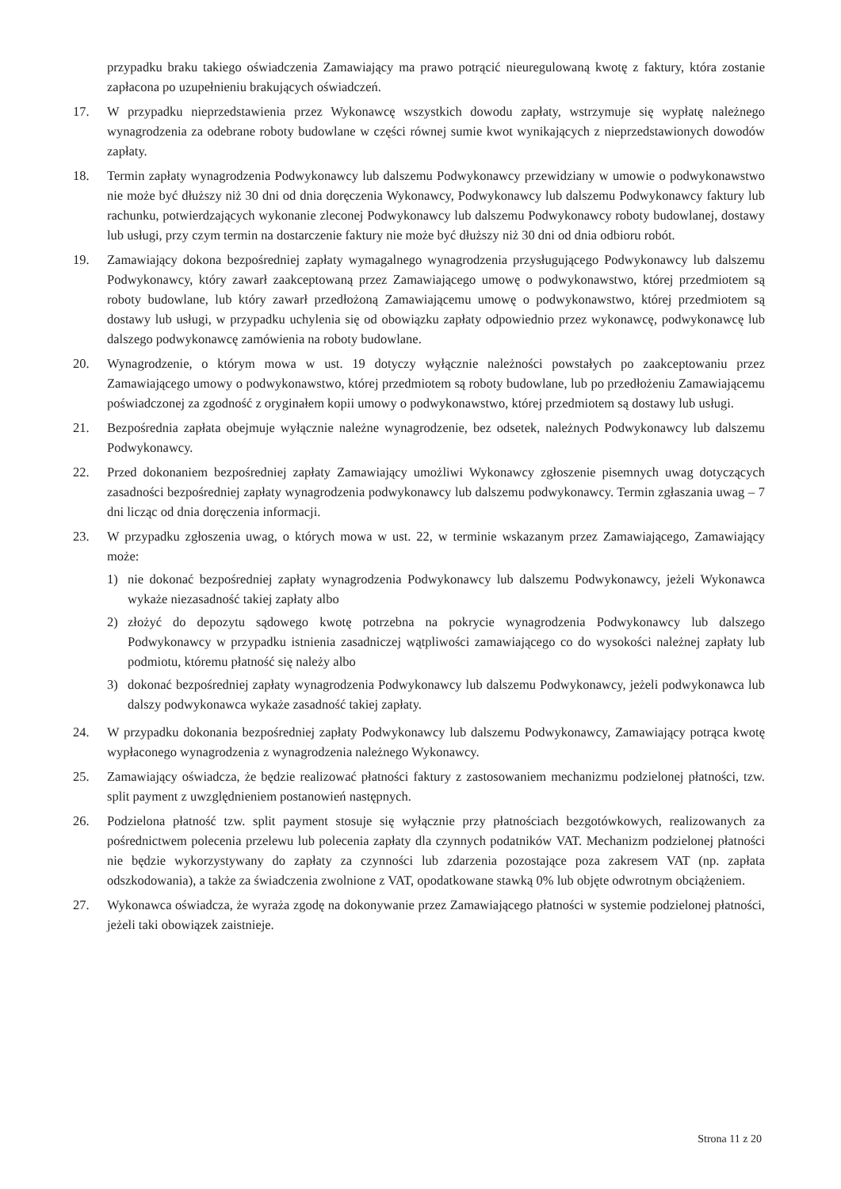przypadku braku takiego oświadczenia Zamawiający ma prawo potrącić nieuregulowaną kwotę z faktury, która zostanie zapłacona po uzupełnieniu brakujących oświadczeń.
17. W przypadku nieprzedstawienia przez Wykonawcę wszystkich dowodu zapłaty, wstrzymuje się wypłatę należnego wynagrodzenia za odebrane roboty budowlane w części równej sumie kwot wynikających z nieprzedstawionych dowodów zapłaty.
18. Termin zapłaty wynagrodzenia Podwykonawcy lub dalszemu Podwykonawcy przewidziany w umowie o podwykonawstwo nie może być dłuższy niż 30 dni od dnia doręczenia Wykonawcy, Podwykonawcy lub dalszemu Podwykonawcy faktury lub rachunku, potwierdzających wykonanie zleconej Podwykonawcy lub dalszemu Podwykonawcy roboty budowlanej, dostawy lub usługi, przy czym termin na dostarczenie faktury nie może być dłuższy niż 30 dni od dnia odbioru robót.
19. Zamawiający dokona bezpośredniej zapłaty wymagalnego wynagrodzenia przysługującego Podwykonawcy lub dalszemu Podwykonawcy, który zawarł zaakceptowaną przez Zamawiającego umowę o podwykonawstwo, której przedmiotem są roboty budowlane, lub który zawarł przedłożoną Zamawiającemu umowę o podwykonawstwo, której przedmiotem są dostawy lub usługi, w przypadku uchylenia się od obowiązku zapłaty odpowiednio przez wykonawcę, podwykonawcę lub dalszego podwykonawcę zamówienia na roboty budowlane.
20. Wynagrodzenie, o którym mowa w ust. 19 dotyczy wyłącznie należności powstałych po zaakceptowaniu przez Zamawiającego umowy o podwykonawstwo, której przedmiotem są roboty budowlane, lub po przedłożeniu Zamawiającemu poświadczonej za zgodność z oryginałem kopii umowy o podwykonawstwo, której przedmiotem są dostawy lub usługi.
21. Bezpośrednia zapłata obejmuje wyłącznie należne wynagrodzenie, bez odsetek, należnych Podwykonawcy lub dalszemu Podwykonawcy.
22. Przed dokonaniem bezpośredniej zapłaty Zamawiający umożliwi Wykonawcy zgłoszenie pisemnych uwag dotyczących zasadności bezpośredniej zapłaty wynagrodzenia podwykonawcy lub dalszemu podwykonawcy. Termin zgłaszania uwag – 7 dni licząc od dnia doręczenia informacji.
23. W przypadku zgłoszenia uwag, o których mowa w ust. 22, w terminie wskazanym przez Zamawiającego, Zamawiający może:
1) nie dokonać bezpośredniej zapłaty wynagrodzenia Podwykonawcy lub dalszemu Podwykonawcy, jeżeli Wykonawca wykaże niezasadność takiej zapłaty albo
2) złożyć do depozytu sądowego kwotę potrzebna na pokrycie wynagrodzenia Podwykonawcy lub dalszego Podwykonawcy w przypadku istnienia zasadniczej wątpliwości zamawiającego co do wysokości należnej zapłaty lub podmiotu, któremu płatność się należy albo
3) dokonać bezpośredniej zapłaty wynagrodzenia Podwykonawcy lub dalszemu Podwykonawcy, jeżeli podwykonawca lub dalszy podwykonawca wykaże zasadność takiej zapłaty.
24. W przypadku dokonania bezpośredniej zapłaty Podwykonawcy lub dalszemu Podwykonawcy, Zamawiający potrąca kwotę wypłaconego wynagrodzenia z wynagrodzenia należnego Wykonawcy.
25. Zamawiający oświadcza, że będzie realizować płatności faktury z zastosowaniem mechanizmu podzielonej płatności, tzw. split payment z uwzględnieniem postanowień następnych.
26. Podzielona płatność tzw. split payment stosuje się wyłącznie przy płatnościach bezgotówkowych, realizowanych za pośrednictwem polecenia przelewu lub polecenia zapłaty dla czynnych podatników VAT. Mechanizm podzielonej płatności nie będzie wykorzystywany do zapłaty za czynności lub zdarzenia pozostające poza zakresem VAT (np. zapłata odszkodowania), a także za świadczenia zwolnione z VAT, opodatkowane stawką 0% lub objęte odwrotnym obciążeniem.
27. Wykonawca oświadcza, że wyraża zgodę na dokonywanie przez Zamawiającego płatności w systemie podzielonej płatności, jeżeli taki obowiązek zaistnieje.
Strona 11 z 20